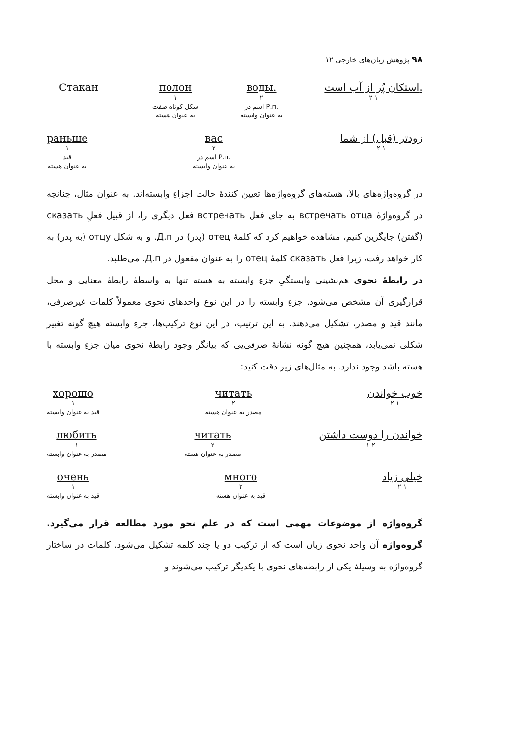۹۸ پژوهش زبان‌های خارجی ۱۲
Стакан полон
۱
شکل کوتاه صفت
به عنوان هسته
воды.
۲
اسم در Р.п.
به عنوان وابسته
استکان پُر از آب است.
۲ ۱
раньше
۱
قید
به عنوان هسته
вас
۲
اسم در Р.п.
به عنوان وابسته
زودتر (قبل) از شما
۲ ۱
در گروه‌واژه‌های بالا، هسته‌های گروه‌واژه‌ها تعیین کنندهٔ حالت اجزاءِ وابسته‌اند. به عنوان مثال، چنانچه در گروه‌واژهٔ встречать отца به جای فعل встречать فعل دیگری را، از قبیل فعلِ сказать (گفتن) جایگزین کنیم، مشاهده خواهیم کرد که کلمهٔ отец (پدر) در Д.п. و به شکل отцу (به پدر) به کار خواهد رفت، زیرا فعل сказать کلمهٔ отец را به عنوان مفعول در Д.п. می‌طلبد.
در رابطهٔ نحوی هم‌نشینی وابستگیِ جزءِ وابسته به هسته تنها به واسطهٔ رابطهٔ معنایی و محل قرارگیری آن مشخص می‌شود. جزءِ وابسته را در این نوع واحدهای نحوی معمولاً کلمات غیرصرفی، مانند قید و مصدر، تشکیل می‌دهند. به این ترتیب، در این نوع ترکیب‌ها، جزءِ وابسته هیچ گونه تغییر شکلی نمی‌یابد، همچنین هیچ گونه نشانهٔ صرفی‌یی که بیانگر وجود رابطهٔ نحوی میان جزءِ وابسته با هسته باشد وجود ندارد. به مثال‌های زیر دقت کنید:
хорошо
۱
قید به عنوان وابسته
читать
۲
مصدر به عنوان هسته
خوب خواندن
۲ ۱
любить
۱
مصدر به عنوان وابسته
читать
۲
مصدر به عنوان هسته
خواندن را دوست داشتن
۱ ۲
очень
۱
قید به عنوان وابسته
много
۲
قید به عنوان هسته
خیلی زیاد
۲ ۱
گروه‌واژه از موضوعات مهمی است که در علم نحو مورد مطالعه قرار می‌گیرد. گروه‌واژه آن واحد نحوی زبان است که از ترکیب دو یا چند کلمه تشکیل می‌شود. کلمات در ساختار گروه‌واژه به وسیلهٔ یکی از رابطه‌های نحوی با یکدیگر ترکیب می‌شوند و